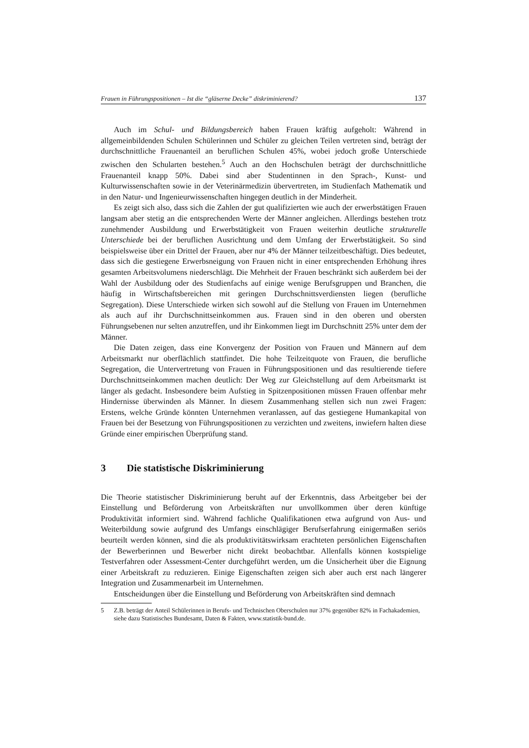Frauen in Führungspositionen – Ist die “gläserne Decke” diskriminierend? 137
Auch im Schul- und Bildungsbereich haben Frauen kräftig aufgeholt: Während in allgemeinbildenden Schulen Schülerinnen und Schüler zu gleichen Teilen vertreten sind, beträgt der durchschnittliche Frauenanteil an beruflichen Schulen 45%, wobei jedoch große Unterschiede zwischen den Schularten bestehen.<sup>5</sup> Auch an den Hochschulen beträgt der durchschnittliche Frauenanteil knapp 50%. Dabei sind aber Studentinnen in den Sprach-, Kunst- und Kulturwissenschaften sowie in der Veterinärmedizin übervertreten, im Studienfach Mathematik und in den Natur- und Ingenieurwissenschaften hingegen deutlich in der Minderheit.
Es zeigt sich also, dass sich die Zahlen der gut qualifizierten wie auch der erwerbstätigen Frauen langsam aber stetig an die entsprechenden Werte der Männer angleichen. Allerdings bestehen trotz zunehmender Ausbildung und Erwerbstätigkeit von Frauen weiterhin deutliche strukturelle Unterschiede bei der beruflichen Ausrichtung und dem Umfang der Erwerbstätigkeit. So sind beispielsweise über ein Drittel der Frauen, aber nur 4% der Männer teilzeitbeschäftigt. Dies bedeutet, dass sich die gestiegene Erwerbsneigung von Frauen nicht in einer entsprechenden Erhöhung ihres gesamten Arbeitsvolumens niederschlägt. Die Mehrheit der Frauen beschränkt sich außerdem bei der Wahl der Ausbildung oder des Studienfachs auf einige wenige Berufsgruppen und Branchen, die häufig in Wirtschaftsbereichen mit geringen Durchschnittsverdiensten liegen (berufliche Segregation). Diese Unterschiede wirken sich sowohl auf die Stellung von Frauen im Unternehmen als auch auf ihr Durchschnittseinkommen aus. Frauen sind in den oberen und obersten Führungsebenen nur selten anzutreffen, und ihr Einkommen liegt im Durchschnitt 25% unter dem der Männer.
Die Daten zeigen, dass eine Konvergenz der Position von Frauen und Männern auf dem Arbeitsmarkt nur oberflächlich stattfindet. Die hohe Teilzeitquote von Frauen, die berufliche Segregation, die Untervertretung von Frauen in Führungspositionen und das resultierende tiefere Durchschnittseinkommen machen deutlich: Der Weg zur Gleichstellung auf dem Arbeitsmarkt ist länger als gedacht. Insbesondere beim Aufstieg in Spitzenpositionen müssen Frauen offenbar mehr Hindernisse überwinden als Männer. In diesem Zusammenhang stellen sich nun zwei Fragen: Erstens, welche Gründe könnten Unternehmen veranlassen, auf das gestiegene Humankapital von Frauen bei der Besetzung von Führungspositionen zu verzichten und zweitens, inwiefern halten diese Gründe einer empirischen Überprüfung stand.
3 Die statistische Diskriminierung
Die Theorie statistischer Diskriminierung beruht auf der Erkenntnis, dass Arbeitgeber bei der Einstellung und Beförderung von Arbeitskräften nur unvollkommen über deren künftige Produktivität informiert sind. Während fachliche Qualifikationen etwa aufgrund von Aus- und Weiterbildung sowie aufgrund des Umfangs einschlägiger Berufserfahrung einigermaßen seriös beurteilt werden können, sind die als produktivitätswirksam erachteten persönlichen Eigenschaften der Bewerberinnen und Bewerber nicht direkt beobachtbar. Allenfalls können kostspielige Testverfahren oder Assessment-Center durchgeführt werden, um die Unsicherheit über die Eignung einer Arbeitskraft zu reduzieren. Einige Eigenschaften zeigen sich aber auch erst nach längerer Integration und Zusammenarbeit im Unternehmen.
Entscheidungen über die Einstellung und Beförderung von Arbeitskräften sind demnach
5 Z.B. beträgt der Anteil Schülerinnen in Berufs- und Technischen Oberschulen nur 37% gegenüber 82% in Fachakademien, siehe dazu Statistisches Bundesamt, Daten & Fakten, www.statistik-bund.de.